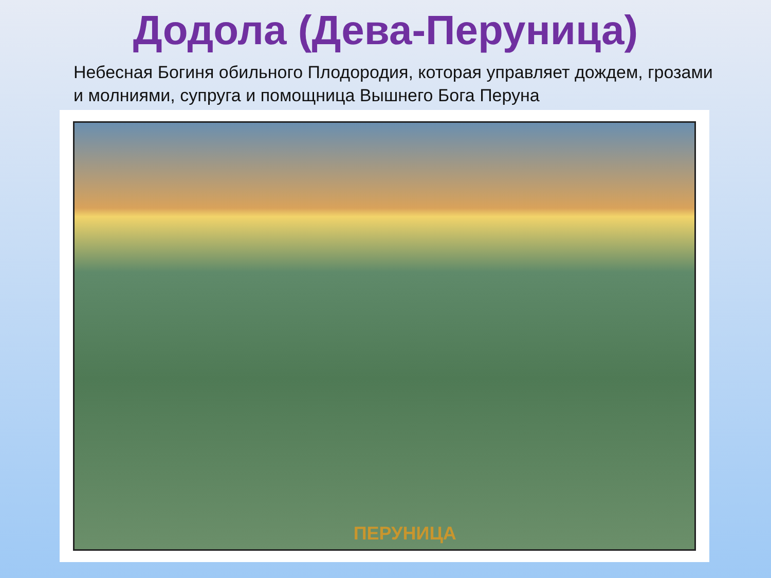Додола (Дева-Перуница)
Небесная Богиня обильного Плодородия, которая управляет дождем, грозами и молниями, супруга и помощница Вышнего Бога Перуна
ПЕРУНИЦА